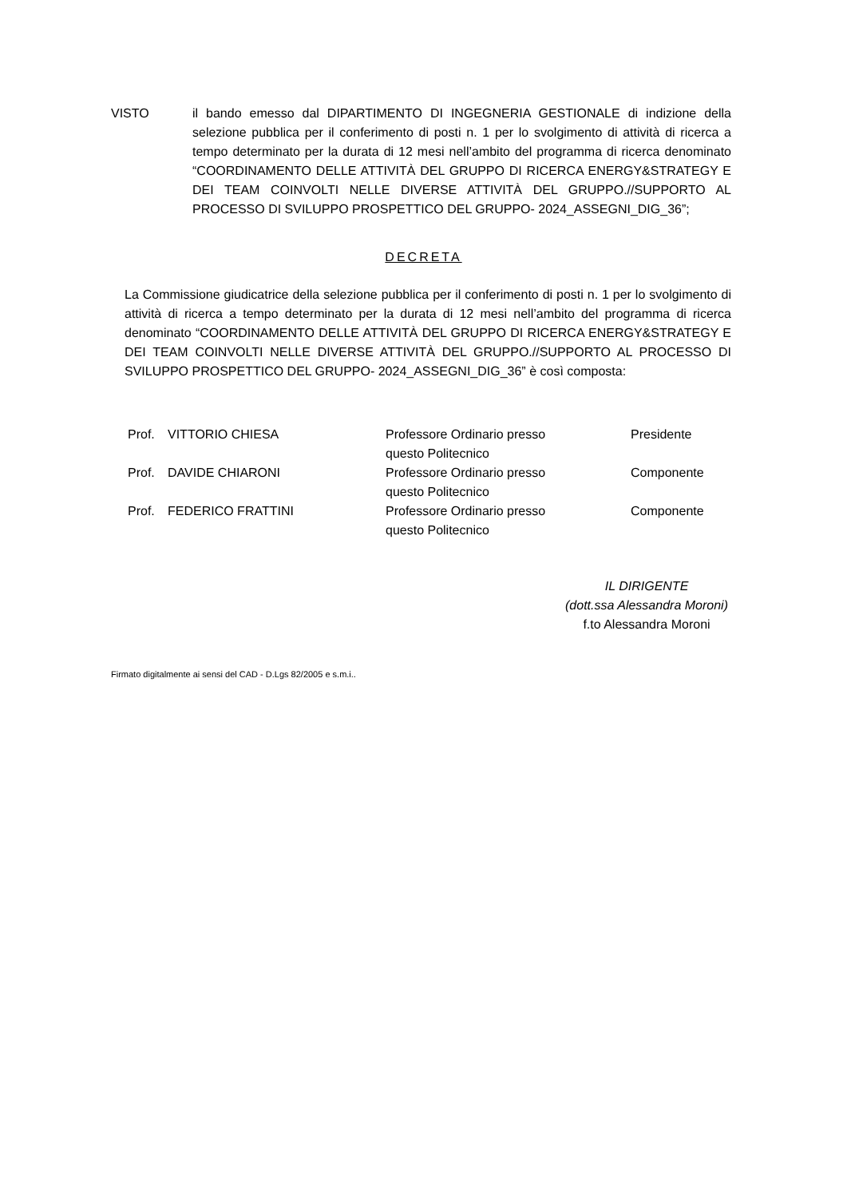VISTO il bando emesso dal DIPARTIMENTO DI INGEGNERIA GESTIONALE di indizione della selezione pubblica per il conferimento di posti n. 1 per lo svolgimento di attività di ricerca a tempo determinato per la durata di 12 mesi nell’ambito del programma di ricerca denominato “COORDINAMENTO DELLE ATTIVITÀ DEL GRUPPO DI RICERCA ENERGY&STRATEGY E DEI TEAM COINVOLTI NELLE DIVERSE ATTIVITÀ DEL GRUPPO.//SUPPORTO AL PROCESSO DI SVILUPPO PROSPETTICO DEL GRUPPO- 2024_ASSEGNI_DIG_36”;
DECRETA
La Commissione giudicatrice della selezione pubblica per il conferimento di posti n. 1 per lo svolgimento di attività di ricerca a tempo determinato per la durata di 12 mesi nell’ambito del programma di ricerca denominato “COORDINAMENTO DELLE ATTIVITÀ DEL GRUPPO DI RICERCA ENERGY&STRATEGY E DEI TEAM COINVOLTI NELLE DIVERSE ATTIVITÀ DEL GRUPPO.//SUPPORTO AL PROCESSO DI SVILUPPO PROSPETTICO DEL GRUPPO- 2024_ASSEGNI_DIG_36” è così composta:
| Prof. | VITTORIO CHIESA | Professore Ordinario presso questo Politecnico | Presidente |
| Prof. | DAVIDE CHIARONI | Professore Ordinario presso questo Politecnico | Componente |
| Prof. | FEDERICO FRATTINI | Professore Ordinario presso questo Politecnico | Componente |
IL DIRIGENTE
(dott.ssa Alessandra Moroni)
f.to Alessandra Moroni
Firmato digitalmente ai sensi del CAD - D.Lgs 82/2005 e s.m.i..